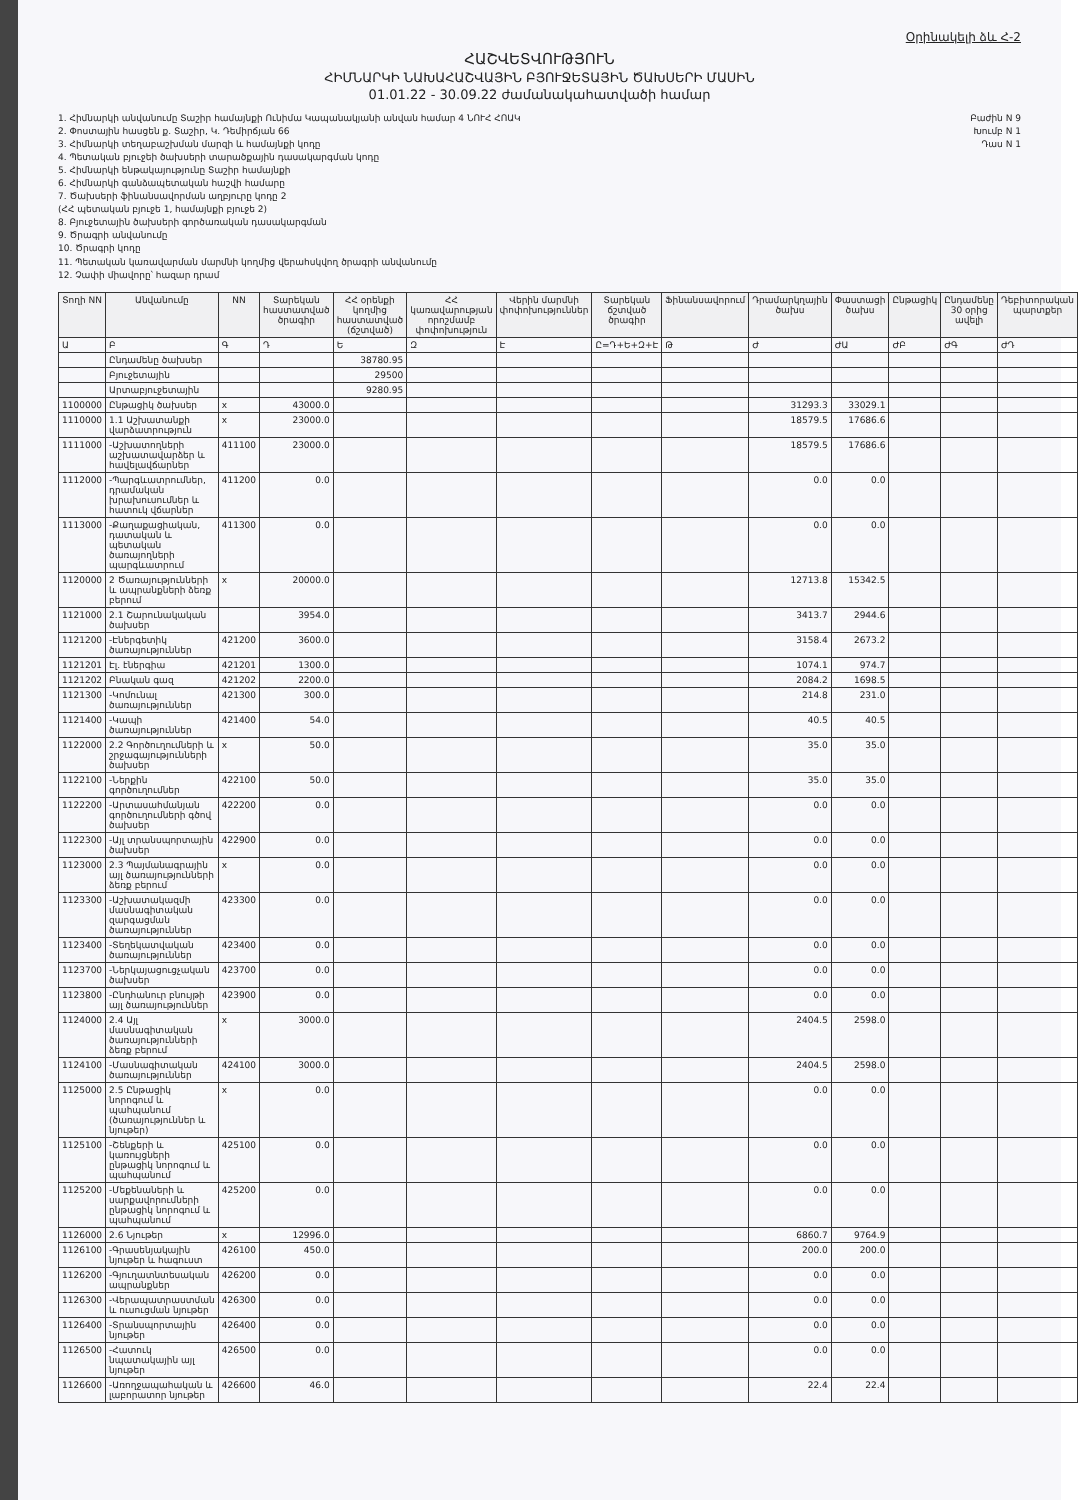Օրինակելի ձև Հ-2
ՀԱՇՎԵՏՎՈՒԹՅՈՒՆ
ՀԻՄՆԱՐԿԻ ՆԱԽԱՀԱՇՎԱՅԻՆ ԲՅՈՒՋԵՏԱՅԻՆ ԾԱԽՍԵՐԻ ՄԱՍԻՆ
01.01.22 - 30.09.22 ժամանակահատվածի համար
1. Հիմնարկի անվանումը Տաշիր համայնքի Ունիմա Կապանակյանի անվան համար 4 ՆՈՒՀ ՀՈԱԿ
2. Փոստային հասցեն ք. Տաշիր, Կ. Դեմիրճյան 66
3. Հիմնարկի տեղաբաշխման մարզի և համայնքի կոդը
4. Պետական բյուջեի ծախսերի տարածքային դասակարգման կոդը
5. Հիմնարկի ենթակայությունը Տաշիր համայնքի
6. Հիմնարկի գանձապետական հաշվի համարը
7. Ծախսերի ֆինանսավորման աղբյուրը կոդը 2
(ՀՀ պետական բյուջե 1, համայնքի բյուջե 2)
8. Բյուջետային ծախսերի գործառական դասակարգման
9. Ծրագրի անվանումը
10. Ծրագրի կոդը
11. Պետական կառավարման մարմնի կողմից վերահսկվող ծրագրի անվանումը
12. Չափի միավորը՝ հազար դրամ
Բաժին N 9
Խումբ N 1
Դաս N 1
| Տողի NN | Անվանումը | NN | Տարեկան հաստատված ծրագիր | ՀՀ օրենքի կողմից հաստատված (ճշտված) | ՀՀ կառավարության որոշմամբ փոփոխություն | Վերին մարմնի փոփոխություններ | Տարեկան ճշտված ծրագիր | Ֆինանսավորում | Դրամարկղային ծախս | Փաստացի ծախս | Ընթացիկ | Ընդամենը 30 օրից ավելի | Դեբիտորական պարտքեր |
| --- | --- | --- | --- | --- | --- | --- | --- | --- | --- | --- | --- | --- | --- |
| Ա | Բ | Գ | Դ | Ե | Զ | Է | Ը=Դ+Ե+Զ+Է | Թ | Ժ | ԺԱ | ԺԲ | ԺԳ | ԺԴ |
| | Ընդամենը ծախսեր | | | 38780.95 | | | | | | | | | |
| | Բյուջետային | | | 29500 | | | | | | | | | |
| | Արտաբյուջետային | | | 9280.95 | | | | | | | | | |
| 1100000 | Ընթացիկ ծախսեր | x | 43000.0 | | | | | | 31293.3 | 33029.1 | | | |
| 1110000 | 1.1 Աշխատանքի վարձատրություն | x | 23000.0 | | | | | | 18579.5 | 17686.6 | | | |
| 1111000 | -Աշխատողների աշխատավարձեր և հավելավճարներ | 411100 | 23000.0 | | | | | | 18579.5 | 17686.6 | | | |
| 1112000 | -Պարգևատրումներ, դրամական խրախուսումներ և հատուկ վճարներ | 411200 | 0.0 | | | | | | 0.0 | 0.0 | | | |
| 1113000 | -Քաղաքացիական, դատական և պետական ծառայողների պարգևատրում | 411300 | 0.0 | | | | | | 0.0 | 0.0 | | | |
| 1120000 | 2 Ծառայությունների և ապրանքների ձեռք բերում | x | 20000.0 | | | | | | 12713.8 | 15342.5 | | | |
| 1121000 | 2.1 Շարունակական ծախսեր | | 3954.0 | | | | | | 3413.7 | 2944.6 | | | |
| 1121200 | -Էներգետիկ ծառայություններ | 421200 | 3600.0 | | | | | | 3158.4 | 2673.2 | | | |
| 1121201 | Էլ. էներգիա | 421201 | 1300.0 | | | | | | 1074.1 | 974.7 | | | |
| 1121202 | Բնական գազ | 421202 | 2200.0 | | | | | | 2084.2 | 1698.5 | | | |
| 1121300 | -Կոմունալ ծառայություններ | 421300 | 300.0 | | | | | | 214.8 | 231.0 | | | |
| 1121400 | -Կապի ծառայություններ | 421400 | 54.0 | | | | | | 40.5 | 40.5 | | | |
| 1122000 | 2.2 Գործուղումների և շրջագայությունների ծախսեր | x | 50.0 | | | | | | 35.0 | 35.0 | | | |
| 1122100 | -Ներքին գործուղումներ | 422100 | 50.0 | | | | | | 35.0 | 35.0 | | | |
| 1122200 | -Արտասահմանյան գործուղումների գծով ծախսեր | 422200 | 0.0 | | | | | | 0.0 | 0.0 | | | |
| 1122300 | -Այլ տրանսպորտային ծախսեր | 422900 | 0.0 | | | | | | 0.0 | 0.0 | | | |
| 1123000 | 2.3 Պայմանագրային այլ ծառայությունների ձեռք բերում | x | 0.0 | | | | | | 0.0 | 0.0 | | | |
| 1123300 | -Աշխատակազմի մասնագիտական զարգացման ծառայություններ | 423300 | 0.0 | | | | | | 0.0 | 0.0 | | | |
| 1123400 | -Տեղեկատվական ծառայություններ | 423400 | 0.0 | | | | | | 0.0 | 0.0 | | | |
| 1123700 | -Ներկայացուցչական ծախսեր | 423700 | 0.0 | | | | | | 0.0 | 0.0 | | | |
| 1123800 | -Ընդհանուր բնույթի այլ ծառայություններ | 423900 | 0.0 | | | | | | 0.0 | 0.0 | | | |
| 1124000 | 2.4 Այլ մասնագիտական ծառայությունների ձեռք բերում | x | 3000.0 | | | | | | 2404.5 | 2598.0 | | | |
| 1124100 | -Մասնագիտական ծառայություններ | 424100 | 3000.0 | | | | | | 2404.5 | 2598.0 | | | |
| 1125000 | 2.5 Ընթացիկ նորոգում և պահպանում (ծառայություններ և նյութեր) | x | 0.0 | | | | | | 0.0 | 0.0 | | | |
| 1125100 | -Շենքերի և կառույցների ընթացիկ նորոգում և պահպանում | 425100 | 0.0 | | | | | | 0.0 | 0.0 | | | |
| 1125200 | -Մեքենաների և սարքավորումների ընթացիկ նորոգում և պահպանում | 425200 | 0.0 | | | | | | 0.0 | 0.0 | | | |
| 1126000 | 2.6 Նյութեր | x | 12996.0 | | | | | | 6860.7 | 9764.9 | | | |
| 1126100 | -Գրասենյակային նյութեր և հագուստ | 426100 | 450.0 | | | | | | 200.0 | 200.0 | | | |
| 1126200 | -Գյուղատնտեսական ապրանքներ | 426200 | 0.0 | | | | | | 0.0 | 0.0 | | | |
| 1126300 | -Վերապատրաստման և ուսուցման նյութեր | 426300 | 0.0 | | | | | | 0.0 | 0.0 | | | |
| 1126400 | -Տրանսպորտային նյութեր | 426400 | 0.0 | | | | | | 0.0 | 0.0 | | | |
| 1126500 | -Հատուկ նպատակային այլ նյութեր | 426500 | 0.0 | | | | | | 0.0 | 0.0 | | | |
| 1126600 | -Առողջապահական և լաբորատոր նյութեր | 426600 | 46.0 | | | | | | 22.4 | 22.4 | | | |